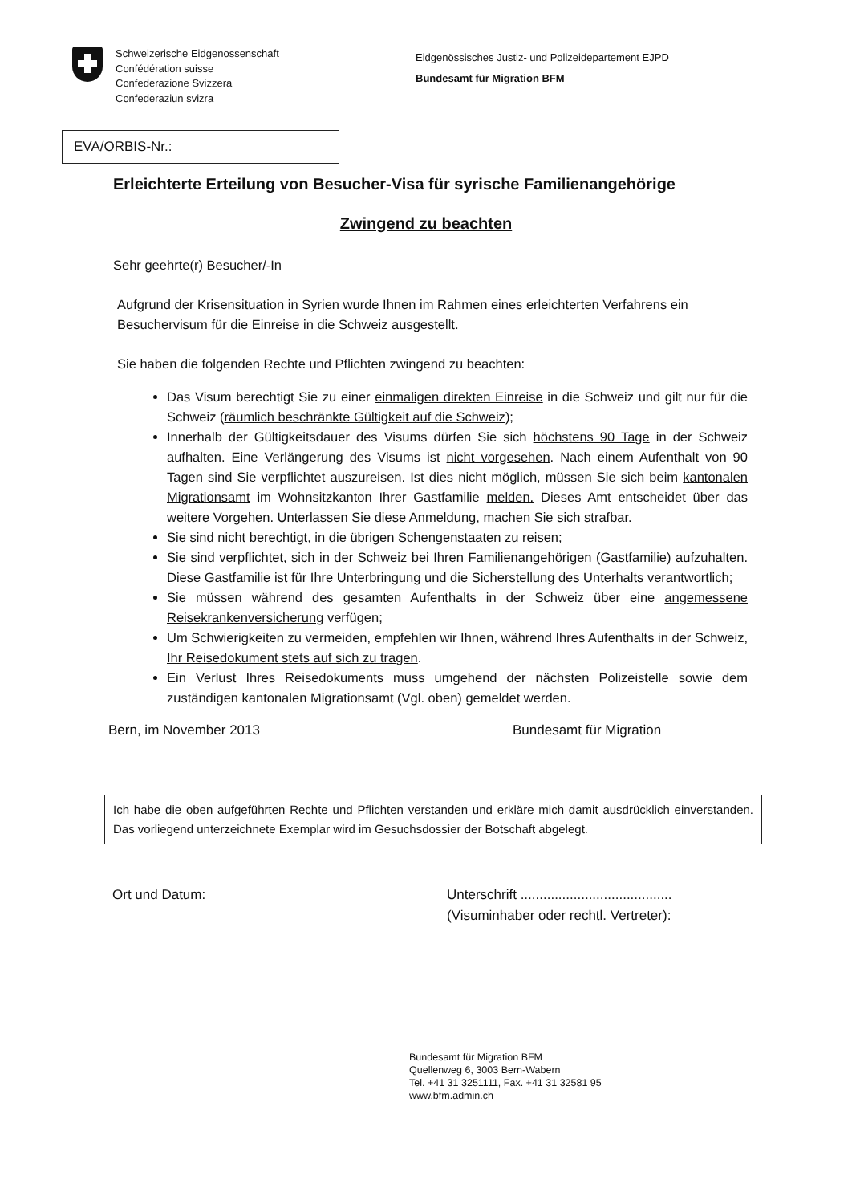Schweizerische Eidgenossenschaft
Confédération suisse
Confederazione Svizzera
Confederaziun svizra
Eidgenössisches Justiz- und Polizeidepartement EJPD
Bundesamt für Migration BFM
EVA/ORBIS-Nr.:
Erleichterte Erteilung von Besucher-Visa für syrische Familienangehörige
Zwingend zu beachten
Sehr geehrte(r) Besucher/-In
Aufgrund der Krisensituation in Syrien wurde Ihnen im Rahmen eines erleichterten Verfahrens ein Besuchervisum für die Einreise in die Schweiz ausgestellt.
Sie haben die folgenden Rechte und Pflichten zwingend zu beachten:
Das Visum berechtigt Sie zu einer einmaligen direkten Einreise in die Schweiz und gilt nur für die Schweiz (räumlich beschränkte Gültigkeit auf die Schweiz);
Innerhalb der Gültigkeitsdauer des Visums dürfen Sie sich höchstens 90 Tage in der Schweiz aufhalten. Eine Verlängerung des Visums ist nicht vorgesehen. Nach einem Aufenthalt von 90 Tagen sind Sie verpflichtet auszureisen. Ist dies nicht möglich, müssen Sie sich beim kantonalen Migrationsamt im Wohnsitzkanton Ihrer Gastfamilie melden. Dieses Amt entscheidet über das weitere Vorgehen. Unterlassen Sie diese Anmeldung, machen Sie sich strafbar.
Sie sind nicht berechtigt, in die übrigen Schengenstaaten zu reisen;
Sie sind verpflichtet, sich in der Schweiz bei Ihren Familienangehörigen (Gastfamilie) aufzuhalten. Diese Gastfamilie ist für Ihre Unterbringung und die Sicherstellung des Unterhalts verantwortlich;
Sie müssen während des gesamten Aufenthalts in der Schweiz über eine angemessene Reisekrankenversicherung verfügen;
Um Schwierigkeiten zu vermeiden, empfehlen wir Ihnen, während Ihres Aufenthalts in der Schweiz, Ihr Reisedokument stets auf sich zu tragen.
Ein Verlust Ihres Reisedokuments muss umgehend der nächsten Polizeistelle sowie dem zuständigen kantonalen Migrationsamt (Vgl. oben) gemeldet werden.
Bern, im November 2013 Bundesamt für Migration
Ich habe die oben aufgeführten Rechte und Pflichten verstanden und erkläre mich damit ausdrücklich einverstanden. Das vorliegend unterzeichnete Exemplar wird im Gesuchsdossier der Botschaft abgelegt.
Ort und Datum: Unterschrift ........................................
(Visuminhaber oder rechtl. Vertreter):
Bundesamt für Migration BFM
Quellenweg 6, 3003 Bern-Wabern
Tel. +41 31 3251111, Fax. +41 31 32581 95
www.bfm.admin.ch